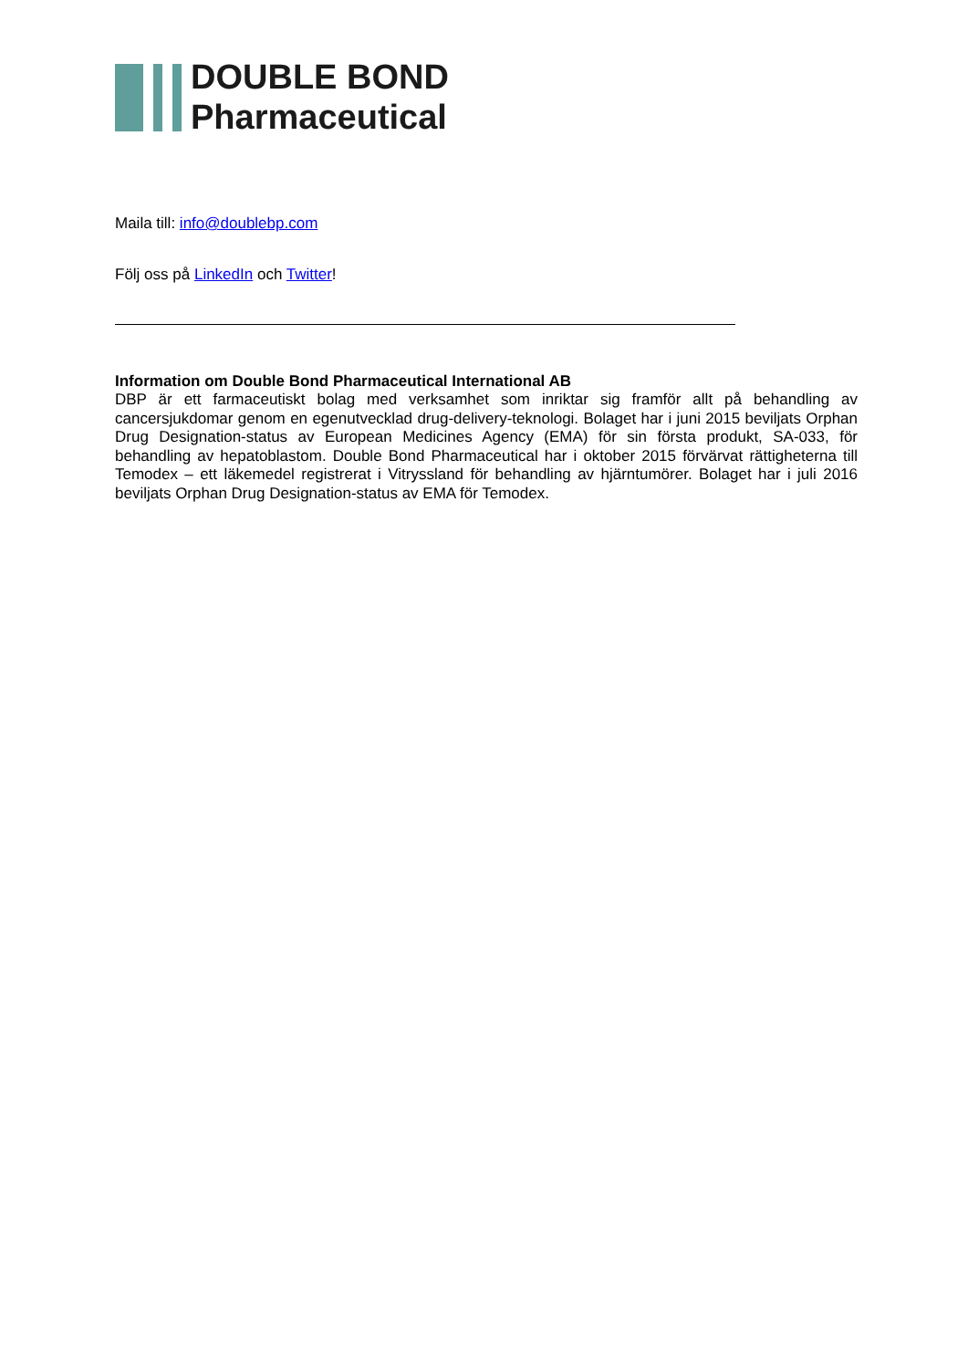DOUBLE BOND
Pharmaceutical
Maila till: info@doublebp.com
Följ oss på LinkedIn och Twitter!
Information om Double Bond Pharmaceutical International AB
DBP är ett farmaceutiskt bolag med verksamhet som inriktar sig framför allt på behandling av cancersjukdomar genom en egenutvecklad drug-delivery-teknologi. Bolaget har i juni 2015 beviljats Orphan Drug Designation-status av European Medicines Agency (EMA) för sin första produkt, SA-033, för behandling av hepatoblastom. Double Bond Pharmaceutical har i oktober 2015 förvärvat rättigheterna till Temodex – ett läkemedel registrerat i Vitryssland för behandling av hjärntumörer. Bolaget har i juli 2016 beviljats Orphan Drug Designation-status av EMA för Temodex.